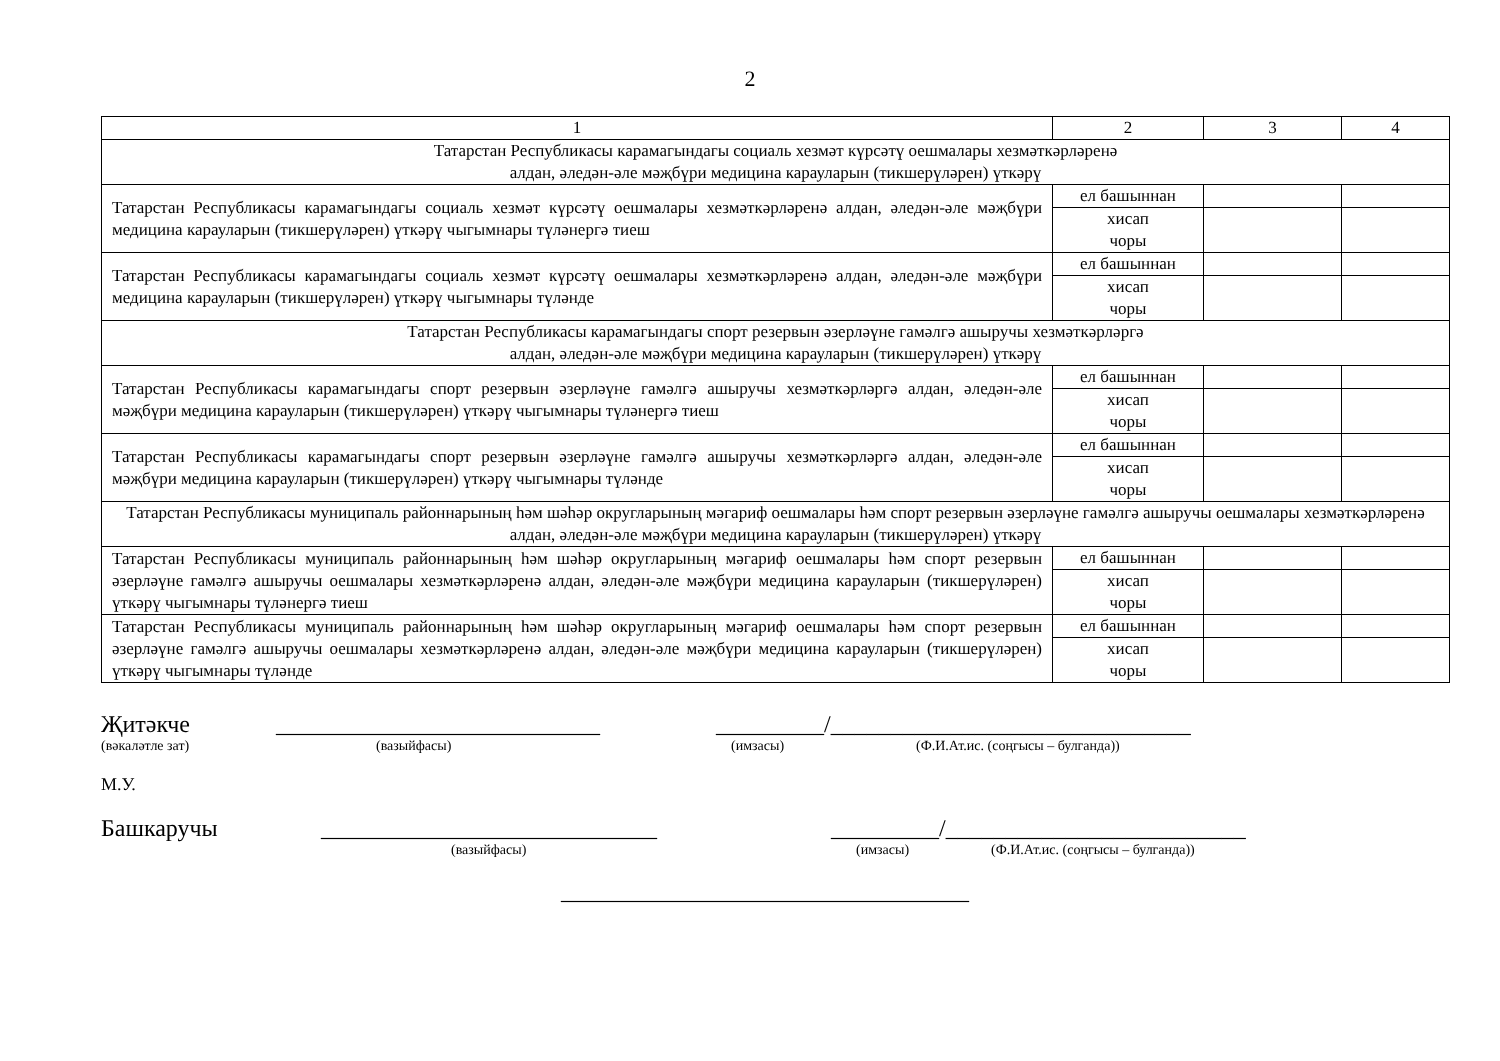2
| 1 | 2 | 3 | 4 |
| Татарстан Республикасы карамагындагы социаль хезмәт күрсәтү оешмалары хезмәткәрләренә алдан, әледән-әле мәҗбүри медицина карауларын (тикшерүләрен) үткәрү | | | |
| Татарстан Республикасы карамагындагы социаль хезмәт күрсәтү оешмалары хезмәткәрләренә алдан, әледән-әле мәҗбүри медицина карауларын (тикшерүләрен) үткәрү чыгымнары түләнергә тиеш | ел башыннан | | |
| | хисап чоры | | |
| Татарстан Республикасы карамагындагы социаль хезмәт күрсәтү оешмалары хезмәткәрләренә алдан, әледән-әле мәҗбүри медицина карауларын (тикшерүләрен) үткәрү чыгымнары түләнде | ел башыннан | | |
| | хисап чоры | | |
| Татарстан Республикасы карамагындагы спорт резервын әзерләүне гамәлгә ашыручы хезмәткәрләргә алдан, әледән-әле мәҗбүри медицина карауларын (тикшерүләрен) үткәрү | | | |
| Татарстан Республикасы карамагындагы спорт резервын әзерләүне гамәлгә ашыручы хезмәткәрләргә алдан, әледән-әле мәҗбүри медицина карауларын (тикшерүләрен) үткәрү чыгымнары түләнергә тиеш | ел башыннан | | |
| | хисап чоры | | |
| Татарстан Республикасы карамагындагы спорт резервын әзерләүне гамәлгә ашыручы хезмәткәрләргә алдан, әледән-әле мәҗбүри медицина карауларын (тикшерүләрен) үткәрү чыгымнары түләнде | ел башыннан | | |
| | хисап чоры | | |
| Татарстан Республикасы муниципаль районнарының һәм шәһәр округларының мәгариф оешмалары һәм спорт резервын әзерләүне гамәлгә ашыручы оешмалары хезмәткәрләренә алдан, әледән-әле мәҗбүри медицина карауларын (тикшерүләрен) үткәрү | | | |
| Татарстан Республикасы муниципаль районнарының һәм шәһәр округларының мәгариф оешмалары һәм спорт резервын әзерләүне гамәлгә ашыручы оешмалары хезмәткәрләренә алдан, әледән-әле мәҗбүри медицина карауларын (тикшерүләрен) үткәрү чыгымнары түләнергә тиеш | ел башыннан | | |
| | хисап чоры | | |
| Татарстан Республикасы муниципаль районнарының һәм шәһәр округларының мәгариф оешмалары һәм спорт резервын әзерләүне гамәлгә ашыручы оешмалары хезмәткәрләренә алдан, әледән-әле мәҗбүри медицина карауларын (тикшерүләрен) үткәрү чыгымнары түләнде | ел башыннан | | |
| | хисап чоры | | |
Җитәкче ___________________________ _________/______________________________
(вәкаләтле зат) (вазыйфасы) (имзасы) (Ф.И.Ат.ис. (соңгысы – булганда))
М.У.
Башкаручы ____________________________ _________/_________________________
(вазыйфасы) (имзасы) (Ф.И.Ат.ис. (соңгысы – булганда))
__________________________________